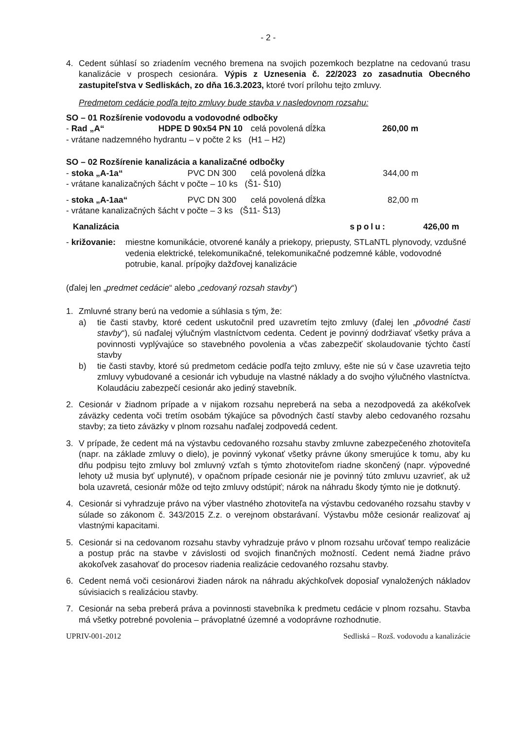- 2 -
4. Cedent súhlasí so zriadením vecného bremena na svojich pozemkoch bezplatne na cedovanú trasu kanalizácie v prospech cesionára. Výpis z Uznesenia č. 22/2023 zo zasadnutia Obecného zastupiteľstva v Sedliskách, zo dňa 16.3.2023, ktoré tvorí prílohu tejto zmluvy.
Predmetom cedácie podľa tejto zmluvy bude stavba v nasledovnom rozsahu:
SO – 01 Rozšírenie vodovodu a vodovodné odbočky
- Rad „A“HDPE D 90x54 PN 10 celá povolená dĺžka 260,00 m
- vrátane nadzemného hydrantu – v počte 2 ks (H1 – H2)
SO – 02 Rozšírenie kanalizácia a kanalizačné odbočky
- stoka „A-1a“PVC DN 300 celá povolená dĺžka 344,00 m
- vrátane kanalizačných šácht v počte – 10 ks (Š1- Š10)
- stoka „A-1aa“PVC DN 300 celá povolená dĺžka 82,00 m
- vrátane kanalizačných šácht v počte – 3 ks (Š11- Š13)
Kanalizácia spolu: 426,00 m
- križovanie: miestne komunikácie, otvorené kanály a priekopy, priepusty, STLaNTL plynovody, vzdušné vedenia elektrické, telekomunikačné, telekomunikačné podzemné káble, vodovodné potrubie, kanal. prípojky dažďovej kanalizácie
(ďalej len „predmet cedácie“ alebo „cedovaný rozsah stavby“)
1. Zmluvné strany berú na vedomie a súhlasia s tým, že:
a) tie časti stavby, ktoré cedent uskutočnil pred uzavretím tejto zmluvy (ďalej len „pôvodné časti stavby“), sú naďalej výlučným vlastníctvom cedenta. Cedent je povinný dodržiavať všetky práva a povinnosti vyplývajúce so stavebného povolenia a včas zabezpečiť skolaudovanie týchto častí stavby
b) tie časti stavby, ktoré sú predmetom cedácie podľa tejto zmluvy, ešte nie sú v čase uzavretia tejto zmluvy vybudované a cesionár ich vybuduje na vlastné náklady a do svojho výlučného vlastníctva. Kolaudáciu zabezpečí cesionár ako jediný stavebník.
2. Cesionár v žiadnom prípade a v nijakom rozsahu nepreberá na seba a nezodpovedá za akékoľvek záväzky cedenta voči tretím osobám týkajúce sa pôvodných častí stavby alebo cedovaného rozsahu stavby; za tieto záväzky v plnom rozsahu naďalej zodpovedá cedent.
3. V prípade, že cedent má na výstavbu cedovaného rozsahu stavby zmluvne zabezpečeného zhotoviteľa (napr. na základe zmluvy o dielo), je povinný vykonať všetky právne úkony smerujúce k tomu, aby ku dňu podpisu tejto zmluvy bol zmluvný vzťah s týmto zhotoviteľom riadne skončený (napr. výpovedné lehoty už musia byť uplynuté), v opačnom prípade cesionár nie je povinný túto zmluvu uzavrieť, ak už bola uzavretá, cesionár môže od tejto zmluvy odstúpiť; nárok na náhradu škody týmto nie je dotknutý.
4. Cesionár si vyhradzuje právo na výber vlastného zhotoviteľa na výstavbu cedovaného rozsahu stavby v súlade so zákonom č. 343/2015 Z.z. o verejnom obstarávaní. Výstavbu môže cesionár realizovať aj vlastnými kapacitami.
5. Cesionár si na cedovanom rozsahu stavby vyhradzuje právo v plnom rozsahu určovať tempo realizácie a postup prác na stavbe v závislosti od svojich finančných možností. Cedent nemá žiadne právo akokoľvek zasahovať do procesov riadenia realizácie cedovaného rozsahu stavby.
6. Cedent nemá voči cesionárovi žiaden nárok na náhradu akýchkoľvek doposiaľ vynaložených nákladov súvisiacich s realizáciou stavby.
7. Cesionár na seba preberá práva a povinnosti stavebníka k predmetu cedácie v plnom rozsahu. Stavba má všetky potrebné povolenia – právoplatné územné a vodoprávne rozhodnutie.
UPRIV-001-2012 Sedliská – Rozš. vodovodu a kanalizácie